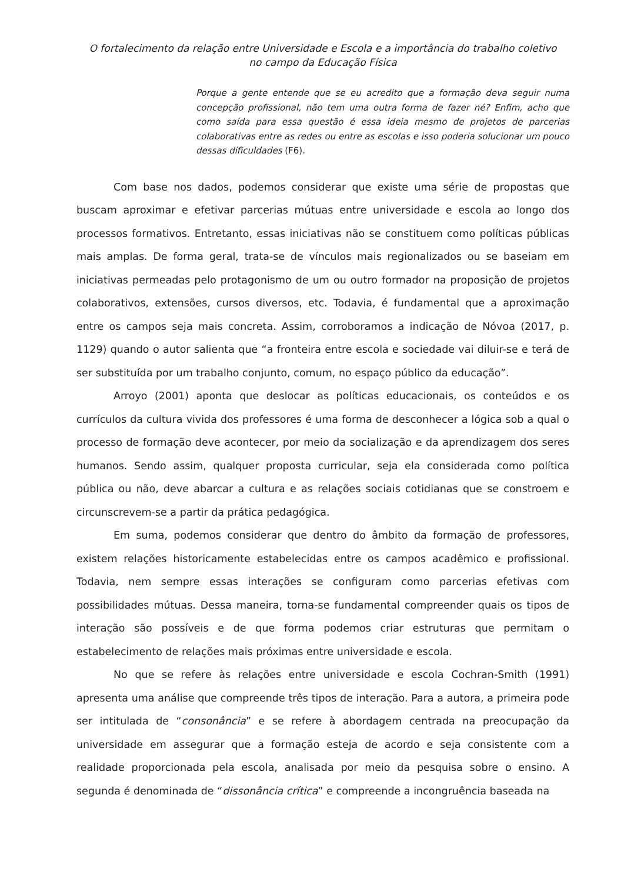O fortalecimento da relação entre Universidade e Escola e a importância do trabalho coletivo
no campo da Educação Física
Porque a gente entende que se eu acredito que a formação deva seguir numa concepção profissional, não tem uma outra forma de fazer né? Enfim, acho que como saída para essa questão é essa ideia mesmo de projetos de parcerias colaborativas entre as redes ou entre as escolas e isso poderia solucionar um pouco dessas dificuldades (F6).
Com base nos dados, podemos considerar que existe uma série de propostas que buscam aproximar e efetivar parcerias mútuas entre universidade e escola ao longo dos processos formativos. Entretanto, essas iniciativas não se constituem como políticas públicas mais amplas. De forma geral, trata-se de vínculos mais regionalizados ou se baseiam em iniciativas permeadas pelo protagonismo de um ou outro formador na proposição de projetos colaborativos, extensões, cursos diversos, etc. Todavia, é fundamental que a aproximação entre os campos seja mais concreta. Assim, corroboramos a indicação de Nóvoa (2017, p. 1129) quando o autor salienta que “a fronteira entre escola e sociedade vai diluir-se e terá de ser substituída por um trabalho conjunto, comum, no espaço público da educação”.
Arroyo (2001) aponta que deslocar as políticas educacionais, os conteúdos e os currículos da cultura vivida dos professores é uma forma de desconhecer a lógica sob a qual o processo de formação deve acontecer, por meio da socialização e da aprendizagem dos seres humanos. Sendo assim, qualquer proposta curricular, seja ela considerada como política pública ou não, deve abarcar a cultura e as relações sociais cotidianas que se constroem e circunscrevem-se a partir da prática pedagógica.
Em suma, podemos considerar que dentro do âmbito da formação de professores, existem relações historicamente estabelecidas entre os campos acadêmico e profissional. Todavia, nem sempre essas interações se configuram como parcerias efetivas com possibilidades mútuas. Dessa maneira, torna-se fundamental compreender quais os tipos de interação são possíveis e de que forma podemos criar estruturas que permitam o estabelecimento de relações mais próximas entre universidade e escola.
No que se refere às relações entre universidade e escola Cochran-Smith (1991) apresenta uma análise que compreende três tipos de interação. Para a autora, a primeira pode ser intitulada de “consonância” e se refere à abordagem centrada na preocupação da universidade em assegurar que a formação esteja de acordo e seja consistente com a realidade proporcionada pela escola, analisada por meio da pesquisa sobre o ensino. A segunda é denominada de “dissonância crítica” e compreende a incongruência baseada na